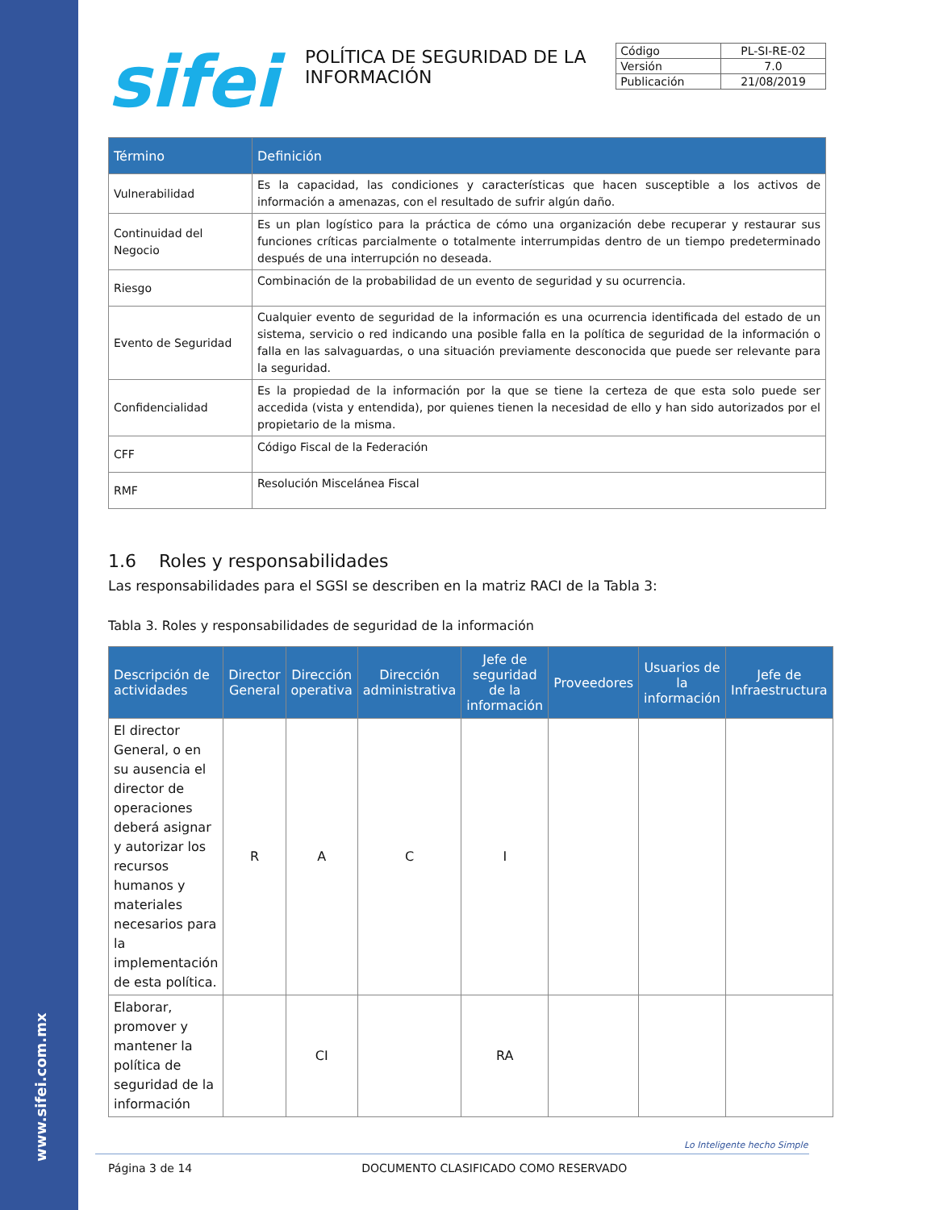www.sifei.com.mx
sifei
POLÍTICA DE SEGURIDAD DE LA INFORMACIÓN
| Código | PL-SI-RE-02 |
| Versión | 7.0 |
| Publicación | 21/08/2019 |
| Término | Definición |
| --- | --- |
| Vulnerabilidad | Es la capacidad, las condiciones y características que hacen susceptible a los activos de información a amenazas, con el resultado de sufrir algún daño. |
| Continuidad del Negocio | Es un plan logístico para la práctica de cómo una organización debe recuperar y restaurar sus funciones críticas parcialmente o totalmente interrumpidas dentro de un tiempo predeterminado después de una interrupción no deseada. |
| Riesgo | Combinación de la probabilidad de un evento de seguridad y su ocurrencia. |
| Evento de Seguridad | Cualquier evento de seguridad de la información es una ocurrencia identificada del estado de un sistema, servicio o red indicando una posible falla en la política de seguridad de la información o falla en las salvaguardas, o una situación previamente desconocida que puede ser relevante para la seguridad. |
| Confidencialidad | Es la propiedad de la información por la que se tiene la certeza de que esta solo puede ser accedida (vista y entendida), por quienes tienen la necesidad de ello y han sido autorizados por el propietario de la misma. |
| CFF | Código Fiscal de la Federación |
| RMF | Resolución Miscelánea Fiscal |
1.6 Roles y responsabilidades
Las responsabilidades para el SGSI se describen en la matriz RACI de la Tabla 3:
Tabla 3. Roles y responsabilidades de seguridad de la información
| Descripción de actividades | Director General | Dirección operativa | Dirección administrativa | Jefe de seguridad de la información | Proveedores | Usuarios de la información | Jefe de Infraestructura |
| --- | --- | --- | --- | --- | --- | --- | --- |
| El director General, o en su ausencia el director de operaciones deberá asignar y autorizar los recursos humanos y materiales necesarios para la implementación de esta política. | R | A | C | I | | | |
| Elaborar, promover y mantener la política de seguridad de la información | | CI | | RA | | | |
Lo Inteligente hecho Simple
Página 3 de 14 DOCUMENTO CLASIFICADO COMO RESERVADO